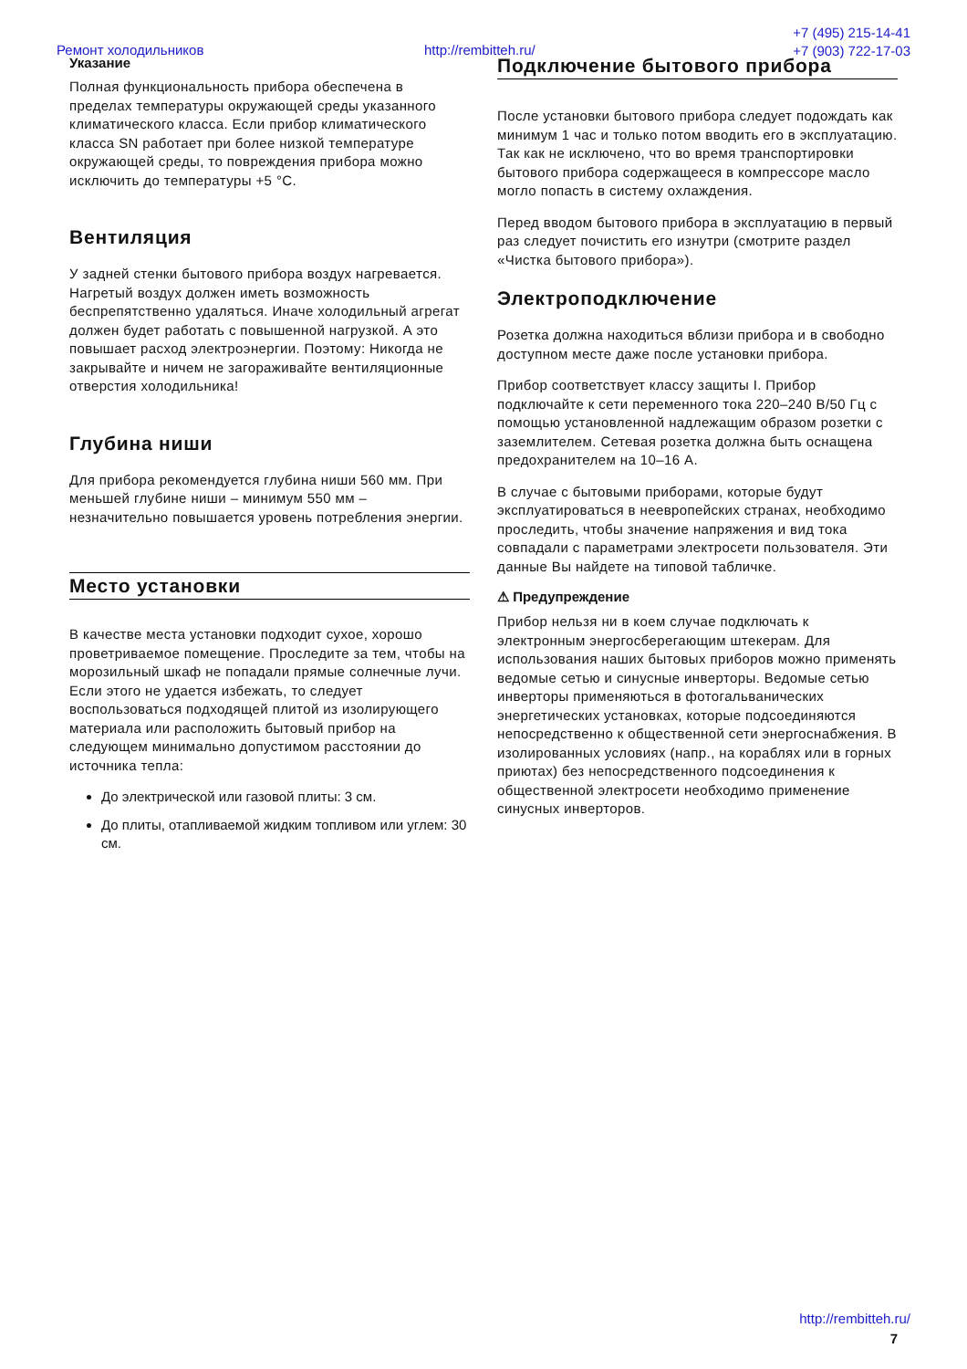Ремонт холодильников http://rembitteh.ru/
+7 (495) 215-14-41
+7 (903) 722-17-03
Указание
Полная функциональность прибора обеспечена в пределах температуры окружающей среды указанного климатического класса. Если прибор климатического класса SN работает при более низкой температуре окружающей среды, то повреждения прибора можно исключить до температуры +5 °C.
Вентиляция
У задней стенки бытового прибора воздух нагревается. Нагретый воздух должен иметь возможность беспрепятственно удаляться. Иначе холодильный агрегат должен будет работать с повышенной нагрузкой. А это повышает расход электроэнергии. Поэтому: Никогда не закрывайте и ничем не загораживайте вентиляционные отверстия холодильника!
Глубина ниши
Для прибора рекомендуется глубина ниши 560 мм. При меньшей глубине ниши – минимум 550 мм – незначительно повышается уровень потребления энергии.
Место установки
В качестве места установки подходит сухое, хорошо проветриваемое помещение. Проследите за тем, чтобы на морозильный шкаф не попадали прямые солнечные лучи. Если этого не удается избежать, то следует воспользоваться подходящей плитой из изолирующего материала или расположить бытовый прибор на следующем минимально допустимом расстоянии до источника тепла:
До электрической или газовой плиты: 3 см.
До плиты, отапливаемой жидким топливом или углем: 30 см.
Подключение бытового прибора
После установки бытового прибора следует подождать как минимум 1 час и только потом вводить его в эксплуатацию. Так как не исключено, что во время транспортировки бытового прибора содержащееся в компрессоре масло могло попасть в систему охлаждения.
Перед вводом бытового прибора в эксплуатацию в первый раз следует почистить его изнутри (смотрите раздел «Чистка бытового прибора»).
Электроподключение
Розетка должна находиться вблизи прибора и в свободно доступном месте даже после установки прибора.
Прибор соответствует классу защиты I. Прибор подключайте к сети переменного тока 220–240 В/50 Гц с помощью установленной надлежащим образом розетки с заземлителем. Сетевая розетка должна быть оснащена предохранителем на 10–16 А.
В случае с бытовыми приборами, которые будут эксплуатироваться в неевропейских странах, необходимо проследить, чтобы значение напряжения и вид тока совпадали с параметрами электросети пользователя. Эти данные Вы найдете на типовой табличке.
⚠ Предупреждение
Прибор нельзя ни в коем случае подключать к электронным энергосберегающим штекерам. Для использования наших бытовых приборов можно применять ведомые сетью и синусные инверторы. Ведомые сетью инверторы применяються в фотогальванических энергетических установках, которые подсоединяются непосредственно к общественной сети энергоснабжения. В изолированных условиях (напр., на кораблях или в горных приютах) без непосредственного подсоединения к общественной электросети необходимо применение синусных инверторов.
http://rembitteh.ru/
7